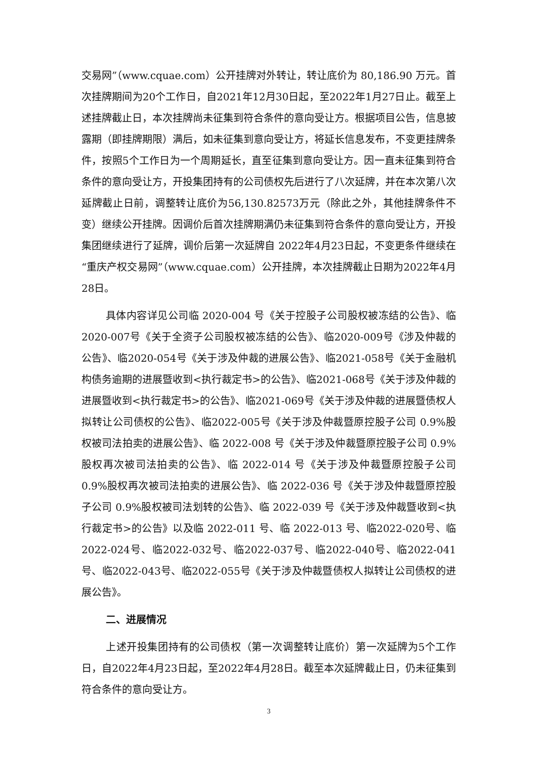交易网”（www.cquae.com）公开挂牌对外转让，转让底价为 80,186.90 万元。首次挂牌期间为20个工作日，自2021年12月30日起，至2022年1月27日止。截至上述挂牌截止日，本次挂牌尚未征集到符合条件的意向受让方。根据项目公告，信息披露期（即挂牌期限）满后，如未征集到意向受让方，将延长信息发布，不变更挂牌条件，按照5个工作日为一个周期延长，直至征集到意向受让方。因一直未征集到符合条件的意向受让方，开投集团持有的公司债权先后进行了八次延牌，并在本次第八次延牌截止日前，调整转让底价为56,130.82573万元（除此之外，其他挂牌条件不变）继续公开挂牌。因调价后首次挂牌期满仍未征集到符合条件的意向受让方，开投集团继续进行了延牌，调价后第一次延牌自 2022年4月23日起，不变更条件继续在“重庆产权交易网”（www.cquae.com）公开挂牌，本次挂牌截止日期为2022年4月28日。
具体内容详见公司临 2020-004 号《关于控股子公司股权被冻结的公告》、临2020-007号《关于全资子公司股权被冻结的公告》、临2020-009号《涉及仲裁的公告》、临2020-054号《关于涉及仲裁的进展公告》、临2021-058号《关于金融机构债务逾期的进展暨收到<执行裁定书>的公告》、临2021-068号《关于涉及仲裁的进展暨收到<执行裁定书>的公告》、临2021-069号《关于涉及仲裁的进展暨债权人拟转让公司债权的公告》、临2022-005号《关于涉及仲裁暨原控股子公司 0.9%股权被司法拍卖的进展公告》、临 2022-008 号《关于涉及仲裁暨原控股子公司 0.9%股权再次被司法拍卖的公告》、临 2022-014 号《关于涉及仲裁暨原控股子公司 0.9%股权再次被司法拍卖的进展公告》、临 2022-036 号《关于涉及仲裁暨原控股子公司 0.9%股权被司法划转的公告》、临 2022-039 号《关于涉及仲裁暨收到<执行裁定书>的公告》以及临 2022-011 号、临 2022-013 号、临2022-020号、临2022-024号、临2022-032号、临2022-037号、临2022-040号、临2022-041号、临2022-043号、临2022-055号《关于涉及仲裁暨债权人拟转让公司债权的进展公告》。
二、进展情况
上述开投集团持有的公司债权（第一次调整转让底价）第一次延牌为5个工作日，自2022年4月23日起，至2022年4月28日。截至本次延牌截止日，仍未征集到符合条件的意向受让方。
3